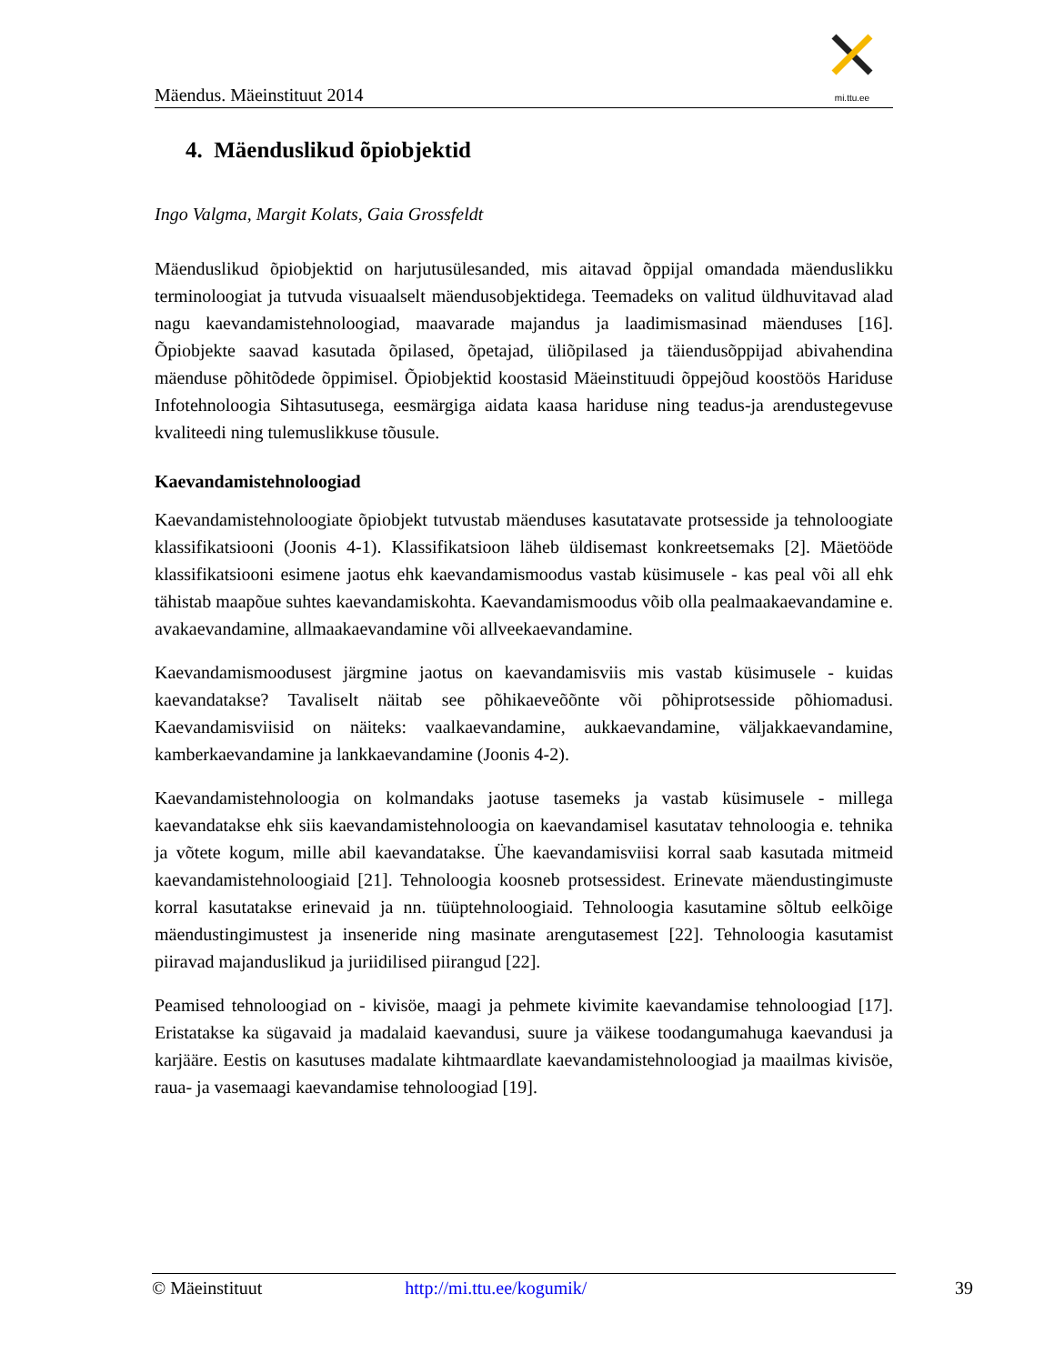Mäendus. Mäeinstituut 2014
mi.ttu.ee
4. Mäenduslikud õpiobjektid
Ingo Valgma, Margit Kolats, Gaia Grossfeldt
Mäenduslikud õpiobjektid on harjutusülesanded, mis aitavad õppijal omandada mäenduslikku terminoloogiat ja tutvuda visuaalselt mäendusobjektidega. Teemadeks on valitud üldhuvitavad alad nagu kaevandamistehnoloogiad, maavarade majandus ja laadimismasinad mäenduses [16]. Õpiobjekte saavad kasutada õpilased, õpetajad, üliõpilased ja täiendusõppijad abivahendina mäenduse põhitõdede õppimisel. Õpiobjektid koostasid Mäeinstituudi õppejõud koostöös Hariduse Infotehnoloogia Sihtasutusega, eesmärgiga aidata kaasa hariduse ning teadus-ja arendustegevuse kvaliteedi ning tulemuslikkuse tõusule.
Kaevandamistehnoloogiad
Kaevandamistehnoloogiate õpiobjekt tutvustab mäenduses kasutatavate protsesside ja tehnoloogiate klassifikatsiooni (Joonis 4-1). Klassifikatsioon läheb üldisemast konkreetsemaks [2]. Mäetööde klassifikatsiooni esimene jaotus ehk kaevandamismoodus vastab küsimusele - kas peal või all ehk tähistab maapõue suhtes kaevandamiskohta. Kaevandamismoodus võib olla pealmaakaevandamine e. avakaevandamine, allmaakaevandamine või allveekaevandamine.
Kaevandamismoodusest järgmine jaotus on kaevandamisviis mis vastab küsimusele - kuidas kaevandatakse? Tavaliselt näitab see põhikaeveõõnte või põhiprotsesside põhiomadusi. Kaevandamisviisid on näiteks: vaalkaevandamine, aukkaevandamine, väljakkaevandamine, kamberkaevandamine ja lankkaevandamine (Joonis 4-2).
Kaevandamistehnoloogia on kolmandaks jaotuse tasemeks ja vastab küsimusele - millega kaevandatakse ehk siis kaevandamistehnoloogia on kaevandamisel kasutatav tehnoloogia e. tehnika ja võtete kogum, mille abil kaevandatakse. Ühe kaevandamisviisi korral saab kasutada mitmeid kaevandamistehnoloogiaid [21]. Tehnoloogia koosneb protsessidest. Erinevate mäendustingimuste korral kasutatakse erinevaid ja nn. tüüptehnoloogiaid. Tehnoloogia kasutamine sõltub eelkõige mäendustingimustest ja inseneride ning masinate arengutasemest [22]. Tehnoloogia kasutamist piiravad majanduslikud ja juriidilised piirangud [22].
Peamised tehnoloogiad on - kivisöe, maagi ja pehmete kivimite kaevandamise tehnoloogiad [17]. Eristatakse ka sügavaid ja madalaid kaevandusi, suure ja väikese toodangumahuga kaevandusi ja karjääre. Eestis on kasutuses madalate kihtmaardlate kaevandamistehnoloogiad ja maailmas kivisöe, raua- ja vasemaagi kaevandamise tehnoloogiad [19].
© Mäeinstituut http://mi.ttu.ee/kogumik/ 39